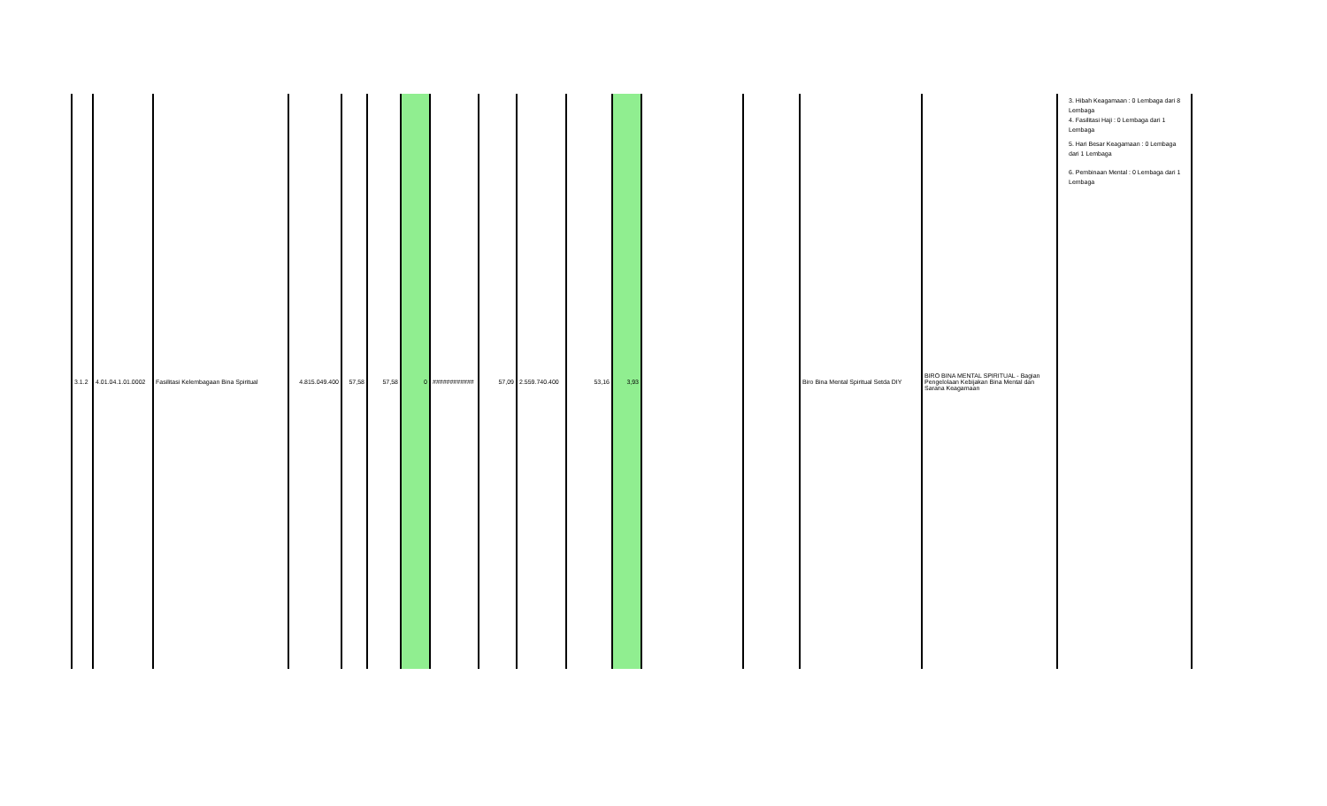| 3.1.2 | 4.01.04.1.01.0002 | Fasilitasi Kelembagaan Bina Spiritual | 4.815.049.400 | 57,58 | 57,58 | 0 | ############ | 57,09 | 2.559.740.400 | 53,16 | 3,93 | | | Biro Bina Mental Spiritual Setda DIY | BIRO BINA MENTAL SPIRITUAL - Bagian Pengelolaan Kebijakan Bina Mental dan Sarana Keagamaan | 3. Hibah Keagamaan : 0 Lembaga dari 8 Lembaga 4. Fasilitasi Haji : 0 Lembaga dari 1 Lembaga 5. Hari Besar Keagamaan : 0 Lembaga dari 1 Lembaga 6. Pembinaan Mental : 0 Lembaga dari 1 Lembaga |